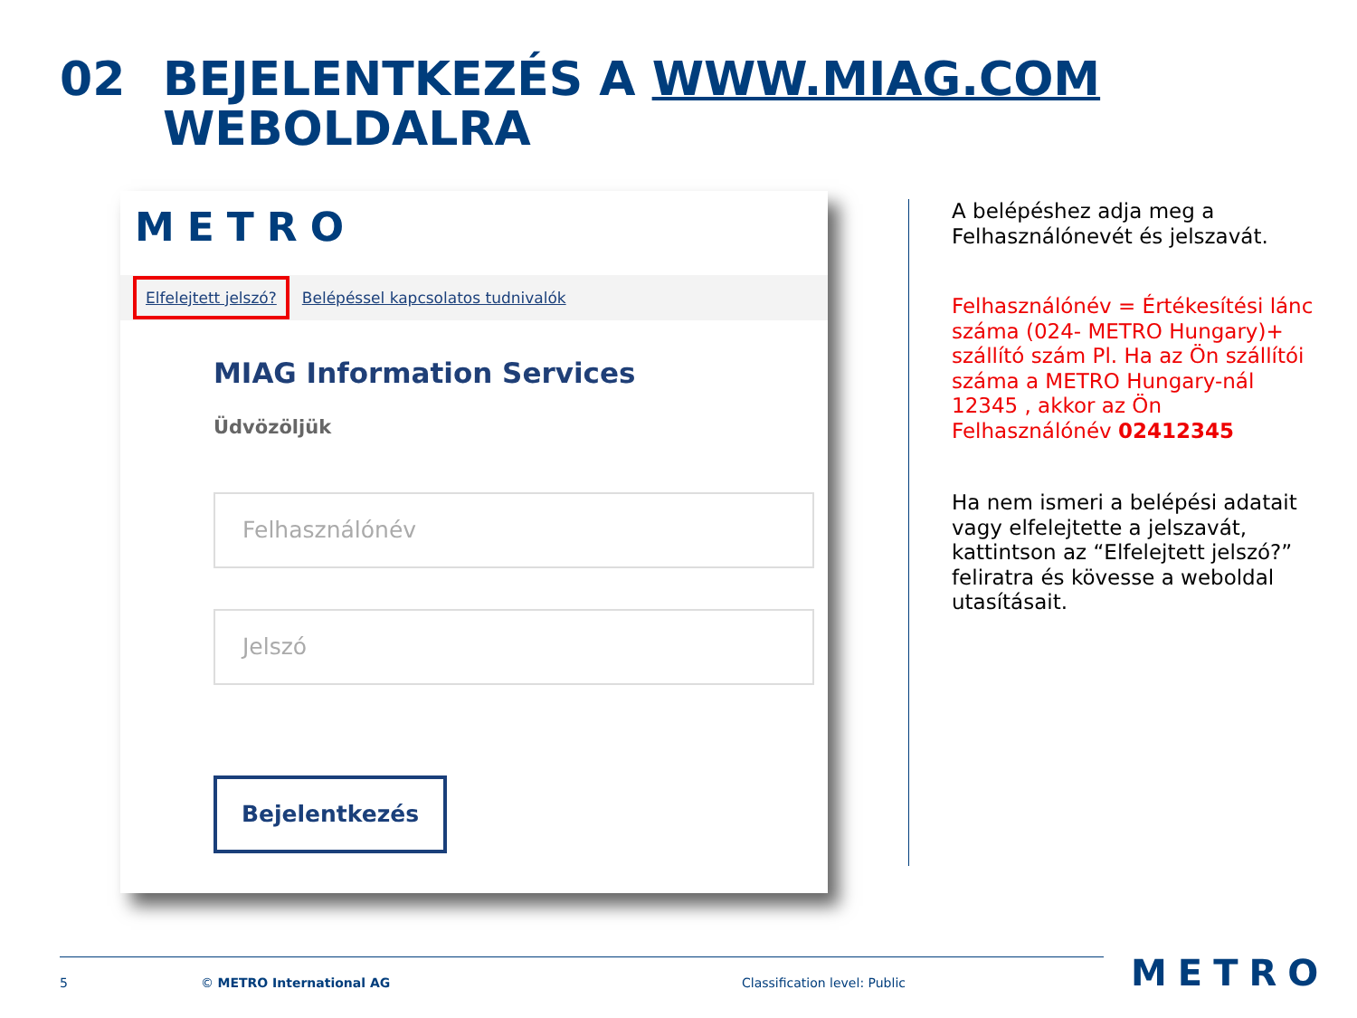02 BEJELENTKEZÉS A WWW.MIAG.COM
WEBOLDALRA
METRO
Elfelejtett jelszó? Belépéssel kapcsolatos tudnivalók
MIAG Information Services
Üdvözöljük
Felhasználónév
Jelszó
Bejelentkezés
A belépéshez adja meg a Felhasználónevét és jelszavát.
Felhasználónév = Értékesítési lánc száma (024- METRO Hungary)+ szállító szám Pl. Ha az Ön szállítói száma a METRO Hungary-nál 12345 , akkor az Ön Felhasználónév 02412345
Ha nem ismeri a belépési adatait vagy elfelejtette a jelszavát, kattintson az “Elfelejtett jelszó?” feliratra és kövesse a weboldal utasításait.
5 © METRO International AG Classification level: Public METRO